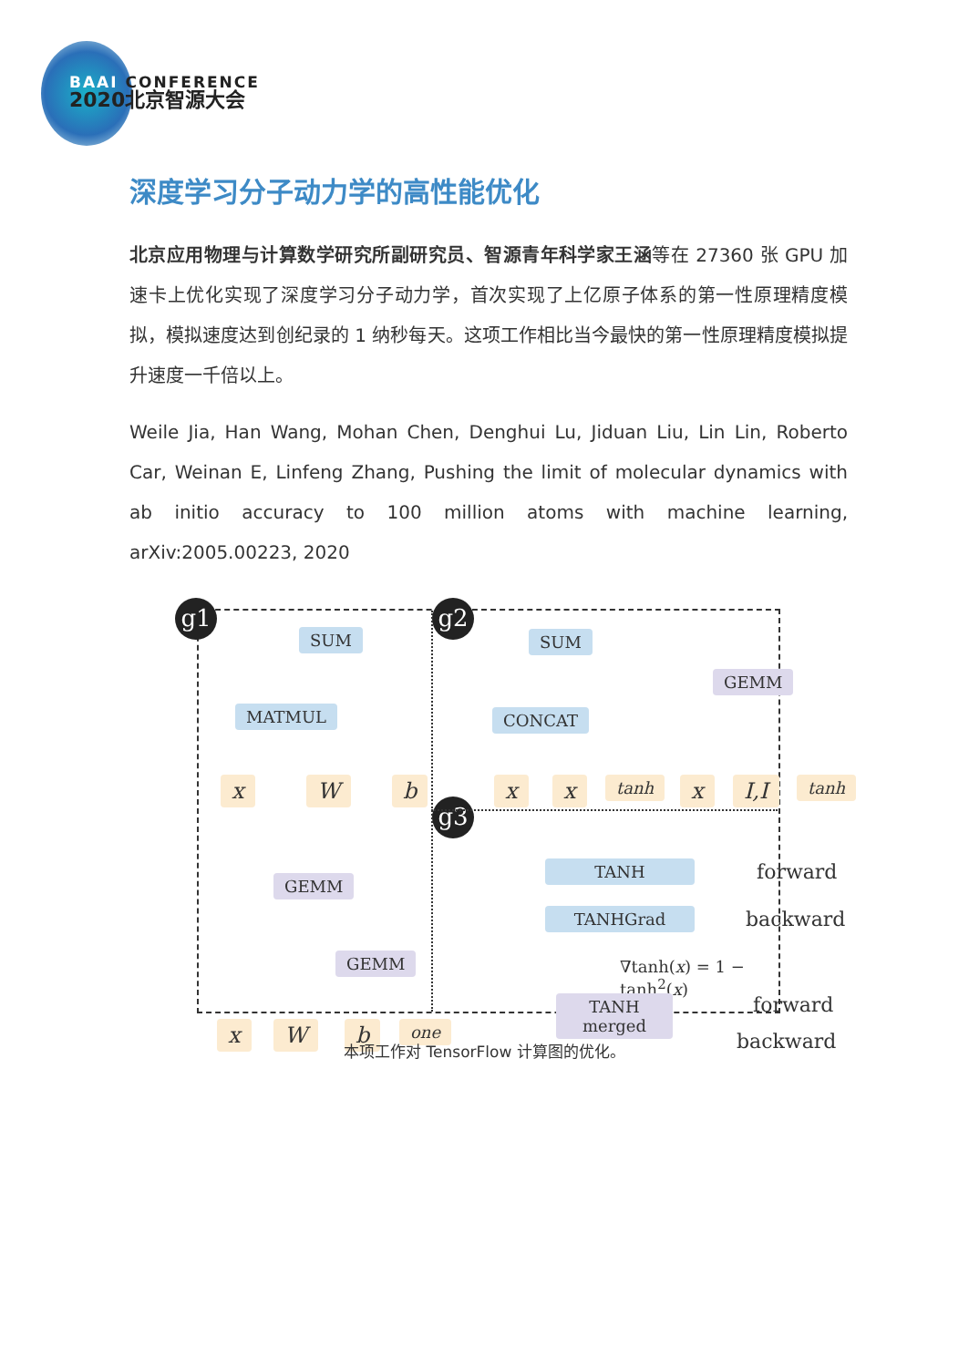BAAI CONFERENCE
2020北京智源大会
深度学习分子动力学的高性能优化
北京应用物理与计算数学研究所副研究员、智源青年科学家王涵等在 27360 张 GPU 加速卡上优化实现了深度学习分子动力学，首次实现了上亿原子体系的第一性原理精度模拟，模拟速度达到创纪录的 1 纳秒每天。这项工作相比当今最快的第一性原理精度模拟提升速度一千倍以上。
Weile Jia, Han Wang, Mohan Chen, Denghui Lu, Jiduan Liu, Lin Lin, Roberto Car, Weinan E, Linfeng Zhang, Pushing the limit of molecular dynamics with ab initio accuracy to 100 million atoms with machine learning, arXiv:2005.00223, 2020
g1 g2
g3
SUM
MATMUL
x W b
GEMM
GEMM
x W b one
SUM
CONCAT
GEMM
x x tanh x I,I tanh
TANH forward
TANHGrad backward
∇tanh(x) = 1 − tanh<sup>2</sup>(x)
TANH
merged
forward
backward
本项工作对 TensorFlow 计算图的优化。